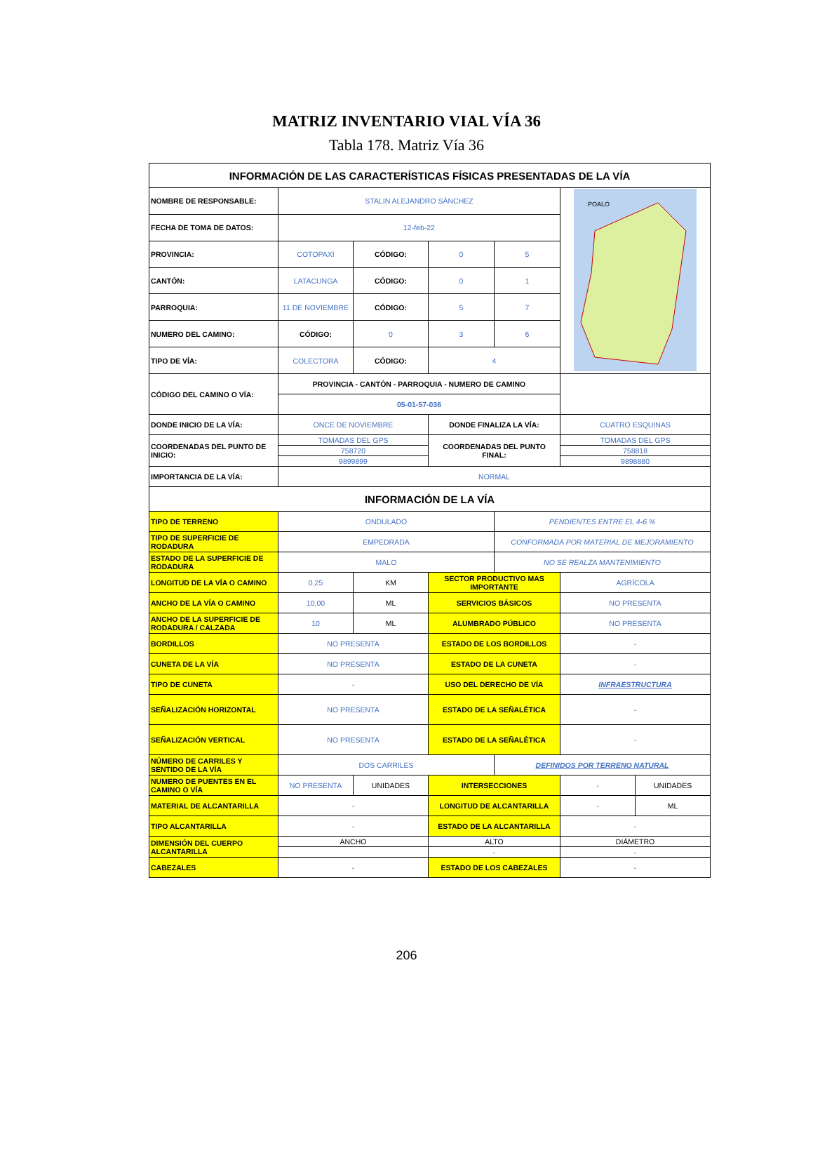MATRIZ INVENTARIO VIAL VÍA 36
Tabla 178. Matriz Vía 36
| INFORMACIÓN DE LAS CARACTERÍSTICAS FÍSICAS PRESENTADAS DE LA VÍA | | | | | | |
| NOMBRE DE RESPONSABLE: | STALIN ALEJANDRO SÁNCHEZ | | | | POALO | |
| FECHA DE TOMA DE DATOS: | 12-feb-22 | | | | | |
| PROVINCIA: | COTOPAXI | CÓDIGO: | 0 | 5 | | |
| CANTÓN: | LATACUNGA | CÓDIGO: | 0 | 1 | | |
| PARROQUIA: | 11 DE NOVIEMBRE | CÓDIGO: | 5 | 7 | | |
| NUMERO DEL CAMINO: | CÓDIGO: | 0 | 3 | 6 | | |
| TIPO DE VÍA: | COLECTORA | CÓDIGO: | 4 | | | |
| CÓDIGO DEL CAMINO O VÍA: | PROVINCIA - CANTÓN - PARROQUIA - NUMERO DE CAMINO | | | | | |
| | 05-01-57-036 | | | | | |
| DONDE INICIO DE LA VÍA: | ONCE DE NOVIEMBRE | | DONDE FINALIZA LA VÍA: | | CUATRO ESQUINAS | |
| COORDENADAS DEL PUNTO DE INICIO: | TOMADAS DEL GPS | | COORDENADAS DEL PUNTO FINAL: | | TOMADAS DEL GPS | |
| | 758720 | | | | 758818 | |
| | 9899899 | | | | 9898880 | |
| IMPORTANCIA DE LA VÍA: | NORMAL | | | | | |
| INFORMACIÓN DE LA VÍA | | | | | | |
| TIPO DE TERRENO | ONDULADO | | | PENDIENTES ENTRE EL 4-6 % | | |
| TIPO DE SUPERFICIE DE RODADURA | EMPEDRADA | | | CONFORMADA POR MATERIAL DE MEJORAMIENTO | | |
| ESTADO DE LA SUPERFICIE DE RODADURA | MALO | | | NO SE REALZA MANTENIMIENTO | | |
| LONGITUD DE LA VÍA O CAMINO | 0,25 | KM | SECTOR PRODUCTIVO MAS IMPORTANTE | | AGRÍCOLA | |
| ANCHO DE LA VÍA O CAMINO | 10,00 | ML | SERVICIOS BÁSICOS | | NO PRESENTA | |
| ANCHO DE LA SUPERFICIE DE RODADURA / CALZADA | 10 | ML | ALUMBRADO PÚBLICO | | NO PRESENTA | |
| BORDILLOS | NO PRESENTA | | ESTADO DE LOS BORDILLOS | | - | |
| CUNETA DE LA VÍA | NO PRESENTA | | ESTADO DE LA CUNETA | | - | |
| TIPO DE CUNETA | - | | USO DEL DERECHO DE VÍA | | INFRAESTRUCTURA | |
| SEÑALIZACIÓN HORIZONTAL | NO PRESENTA | | ESTADO DE LA SEÑALÉTICA | | - | |
| SEÑALIZACIÓN VERTICAL | NO PRESENTA | | ESTADO DE LA SEÑALÉTICA | | - | |
| NÚMERO DE CARRILES Y SENTIDO DE LA VÍA | DOS CARRILES | | | DEFINIDOS POR TERRENO NATURAL | | |
| NUMERO DE PUENTES EN EL CAMINO O VÍA | NO PRESENTA | UNIDADES | INTERSECCIONES | | - | UNIDADES |
| MATERIAL DE ALCANTARILLA | - | | LONGITUD DE ALCANTARILLA | | - | ML |
| TIPO ALCANTARILLA | - | | ESTADO DE LA ALCANTARILLA | | - | |
| DIMENSIÓN DEL CUERPO ALCANTARILLA | ANCHO | | ALTO | | DIÁMETRO | |
| | | | - | | - | |
| CABEZALES | - | | ESTADO DE LOS CABEZALES | | - | |
206